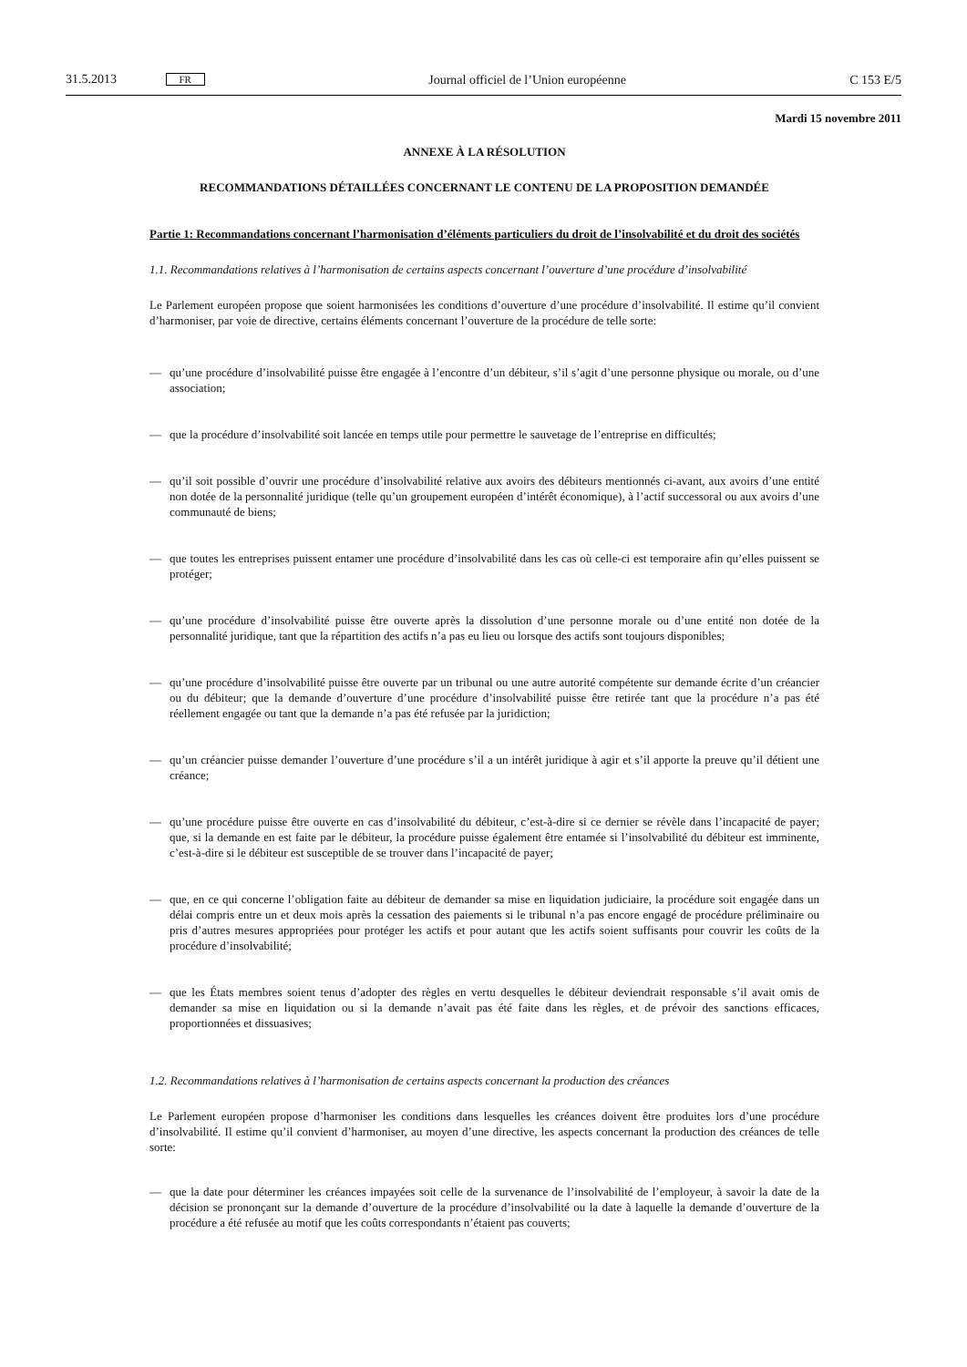31.5.2013 FR Journal officiel de l’Union européenne C 153 E/5
Mardi 15 novembre 2011
ANNEXE À LA RÉSOLUTION
RECOMMANDATIONS DÉTAILLÉES CONCERNANT LE CONTENU DE LA PROPOSITION DEMANDÉE
Partie 1: Recommandations concernant l’harmonisation d’éléments particuliers du droit de l’insolvabilité et du droit des sociétés
1.1. Recommandations relatives à l’harmonisation de certains aspects concernant l’ouverture d’une procédure d’insolvabilité
Le Parlement européen propose que soient harmonisées les conditions d’ouverture d’une procédure d’insolvabilité. Il estime qu’il convient d’harmoniser, par voie de directive, certains éléments concernant l’ouverture de la procédure de telle sorte:
— qu’une procédure d’insolvabilité puisse être engagée à l’encontre d’un débiteur, s’il s’agit d’une personne physique ou morale, ou d’une association;
— que la procédure d’insolvabilité soit lancée en temps utile pour permettre le sauvetage de l’entreprise en difficultés;
— qu’il soit possible d’ouvrir une procédure d’insolvabilité relative aux avoirs des débiteurs mentionnés ci-avant, aux avoirs d’une entité non dotée de la personnalité juridique (telle qu’un groupement européen d’intérêt économique), à l’actif successoral ou aux avoirs d’une communauté de biens;
— que toutes les entreprises puissent entamer une procédure d’insolvabilité dans les cas où celle-ci est temporaire afin qu’elles puissent se protéger;
— qu’une procédure d’insolvabilité puisse être ouverte après la dissolution d’une personne morale ou d’une entité non dotée de la personnalité juridique, tant que la répartition des actifs n’a pas eu lieu ou lorsque des actifs sont toujours disponibles;
— qu’une procédure d’insolvabilité puisse être ouverte par un tribunal ou une autre autorité compétente sur demande écrite d’un créancier ou du débiteur; que la demande d’ouverture d’une procédure d’insolvabilité puisse être retirée tant que la procédure n’a pas été réellement engagée ou tant que la demande n’a pas été refusée par la juridiction;
— qu’un créancier puisse demander l’ouverture d’une procédure s’il a un intérêt juridique à agir et s’il apporte la preuve qu’il détient une créance;
— qu’une procédure puisse être ouverte en cas d’insolvabilité du débiteur, c’est-à-dire si ce dernier se révèle dans l’incapacité de payer; que, si la demande en est faite par le débiteur, la procédure puisse également être entamée si l’insolvabilité du débiteur est imminente, c’est-à-dire si le débiteur est susceptible de se trouver dans l’incapacité de payer;
— que, en ce qui concerne l’obligation faite au débiteur de demander sa mise en liquidation judiciaire, la procédure soit engagée dans un délai compris entre un et deux mois après la cessation des paiements si le tribunal n’a pas encore engagé de procédure préliminaire ou pris d’autres mesures appropriées pour protéger les actifs et pour autant que les actifs soient suffisants pour couvrir les coûts de la procédure d’insolvabilité;
— que les États membres soient tenus d’adopter des règles en vertu desquelles le débiteur deviendrait responsable s’il avait omis de demander sa mise en liquidation ou si la demande n’avait pas été faite dans les règles, et de prévoir des sanctions efficaces, proportionnées et dissuasives;
1.2. Recommandations relatives à l’harmonisation de certains aspects concernant la production des créances
Le Parlement européen propose d’harmoniser les conditions dans lesquelles les créances doivent être produites lors d’une procédure d’insolvabilité. Il estime qu’il convient d’harmoniser, au moyen d’une directive, les aspects concernant la production des créances de telle sorte:
— que la date pour déterminer les créances impayées soit celle de la survenance de l’insolvabilité de l’employeur, à savoir la date de la décision se prononçant sur la demande d’ouverture de la procédure d’insolvabilité ou la date à laquelle la demande d’ouverture de la procédure a été refusée au motif que les coûts correspondants n’étaient pas couverts;